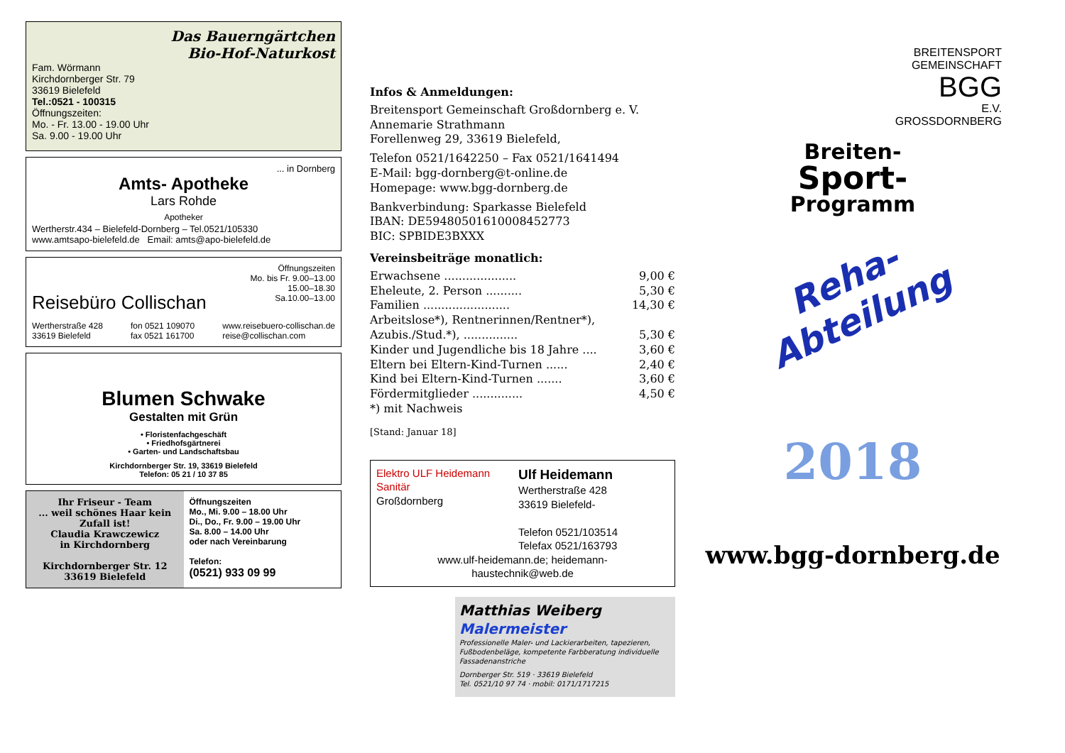Das Bauerngärtchen
Bio-Hof-Naturkost
Fam. Wörmann
Kirchdornberger Str. 79
33619 Bielefeld
Tel.:0521 - 100315
Öffnungszeiten:
Mo. - Fr. 13.00 - 19.00 Uhr
Sa. 9.00 - 19.00 Uhr
... in Dornberg
Amts- Apotheke
Lars Rohde
Apotheker
Wertherstr.434 – Bielefeld-Dornberg – Tel.0521/105330
www.amtsapo-bielefeld.de Email: amts@apo-bielefeld.de
Reisebüro Collischan
Öffnungszeiten
Mo. bis Fr. 9.00–13.00
15.00–18.30
Sa.10.00–13.00
Wertherstraße 428
33619 Bielefeld
fon 0521 109070
fax 0521 161700
www.reisebuero-collischan.de
reise@collischan.com
Blumen Schwake
Gestalten mit Grün
• Floristenfachgeschäft
• Friedhofsgärtnerei
• Garten- und Landschaftsbau
Kirchdornberger Str. 19, 33619 Bielefeld
Telefon: 05 21 / 10 37 85
Ihr Friseur - Team
... weil schönes Haar kein Zufall ist!
Claudia Krawczewicz
in Kirchdornberg
Kirchdornberger Str. 12
33619 Bielefeld
Öffnungszeiten
Mo., Mi. 9.00 – 18.00 Uhr
Di., Do., Fr. 9.00 – 19.00 Uhr
Sa. 8.00 – 14.00 Uhr
oder nach Vereinbarung
Telefon:
(0521) 933 09 99
Infos & Anmeldungen:
Breitensport Gemeinschaft Großdornberg e. V.
Annemarie Strathmann
Forellenweg 29, 33619 Bielefeld,
Telefon 0521/1642250 – Fax 0521/1641494
E-Mail: bgg-dornberg@t-online.de
Homepage: www.bgg-dornberg.de
Bankverbindung: Sparkasse Bielefeld
IBAN: DE59480501610008452773
BIC: SPBIDE3BXXX
Vereinsbeiträge monatlich:
Erwachsene .................... 9,00 €
Eheleute, 2. Person .......... 5,30 €
Familien ........................ 14,30 €
Arbeitslose*), Rentnerinnen/Rentner*),
Azubis./Stud.*), ............... 5,30 €
Kinder und Jugendliche bis 18 Jahre .... 3,60 €
Eltern bei Eltern-Kind-Turnen ...... 2,40 €
Kind bei Eltern-Kind-Turnen ....... 3,60 €
Fördermitglieder .............. 4,50 €
*) mit Nachweis
[Stand: Januar 18]
Elektro ULF Heidemann Sanitär
Großdornberg
Ulf Heidemann
Wertherstraße 428
33619 Bielefeld-
Telefon 0521/103514
Telefax 0521/163793
www.ulf-heidemann.de; heidemann-
haustechnik@web.de
Matthias Weiberg
Malermeister
Professionelle Maler- und Lackierarbeiten, tapezieren, Fußbodenbeläge, kompetente Farbberatung individuelle Fassadenanstriche
Dornberger Str. 519 · 33619 Bielefeld
Tel. 0521/10 97 74 · mobil: 0171/1717215
BREITENSPORT
GEMEINSCHAFT
BGG
E.V.
GROSSDORNBERG
Breiten-
Sport-
Programm
Reha-
Abteilung
2018
www.bgg-dornberg.de